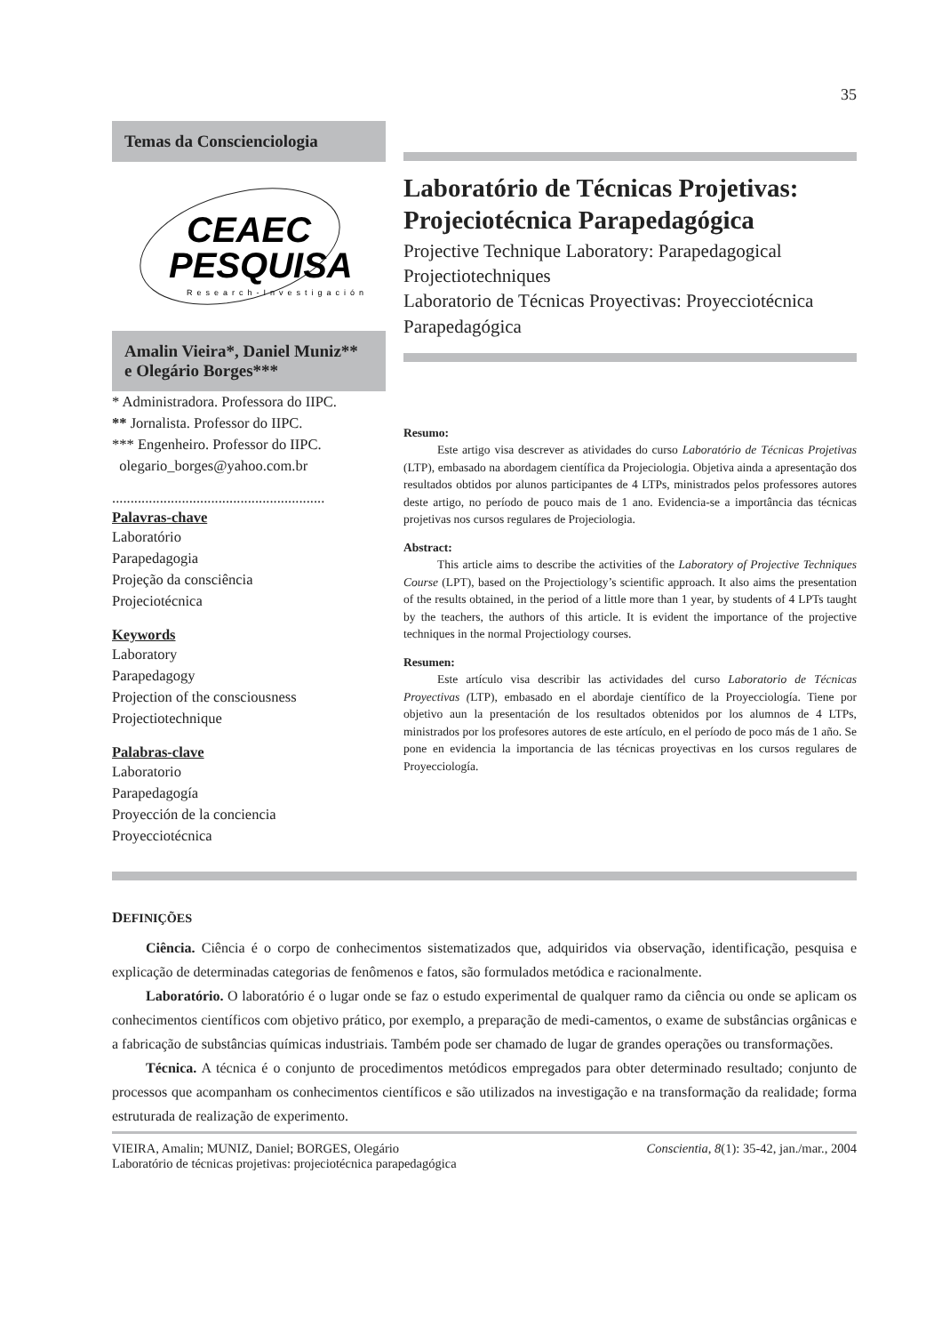35
Temas da Conscienciologia
CEAEC
PESQUISA
Research-Investigación
Amalin Vieira*, Daniel Muniz**
e Olegário Borges***
* Administradora. Professora do IIPC.
** Jornalista. Professor do IIPC.
*** Engenheiro. Professor do IIPC.
olegario_borges@yahoo.com.br
..........................................................
Palavras-chave
Laboratório
Parapedagogia
Projeção da consciência
Projeciotécnica
Keywords
Laboratory
Parapedagogy
Projection of the consciousness
Projectiotechnique
Palabras-clave
Laboratorio
Parapedagogía
Proyección de la conciencia
Proyecciotécnica
Laboratório de Técnicas Projetivas: Projeciotécnica Parapedagógica
Projective Technique Laboratory: Parapedagogical Projectiotechniques
Laboratorio de Técnicas Proyectivas: Proyecciotécnica Parapedagógica
Resumo:
Este artigo visa descrever as atividades do curso Laboratório de Técnicas Projetivas (LTP), embasado na abordagem científica da Projeciologia. Objetiva ainda a apresentação dos resultados obtidos por alunos participantes de 4 LTPs, ministrados pelos professores autores deste artigo, no período de pouco mais de 1 ano. Evidencia-se a importância das técnicas projetivas nos cursos regulares de Projeciologia.
Abstract:
This article aims to describe the activities of the Laboratory of Projective Techniques Course (LPT), based on the Projectiology’s scientific approach. It also aims the presentation of the results obtained, in the period of a little more than 1 year, by students of 4 LPTs taught by the teachers, the authors of this article. It is evident the importance of the projective techniques in the normal Projectiology courses.
Resumen:
Este artículo visa describir las actividades del curso Laboratorio de Técnicas Proyectivas (LTP), embasado en el abordaje científico de la Proyecciología. Tiene por objetivo aun la presentación de los resultados obtenidos por los alumnos de 4 LTPs, ministrados por los profesores autores de este artículo, en el período de poco más de 1 año. Se pone en evidencia la importancia de las técnicas proyectivas en los cursos regulares de Proyecciología.
DEFINIÇÕES
Ciência. Ciência é o corpo de conhecimentos sistematizados que, adquiridos via observação, identificação, pesquisa e explicação de determinadas categorias de fenômenos e fatos, são formulados metódica e racionalmente.
Laboratório. O laboratório é o lugar onde se faz o estudo experimental de qualquer ramo da ciência ou onde se aplicam os conhecimentos científicos com objetivo prático, por exemplo, a preparação de medi-camentos, o exame de substâncias orgânicas e a fabricação de substâncias químicas industriais. Também pode ser chamado de lugar de grandes operações ou transformações.
Técnica. A técnica é o conjunto de procedimentos metódicos empregados para obter determinado resultado; conjunto de processos que acompanham os conhecimentos científicos e são utilizados na investigação e na transformação da realidade; forma estruturada de realização de experimento.
VIEIRA, Amalin; MUNIZ, Daniel; BORGES, Olegário
Laboratório de técnicas projetivas: projeciotécnica parapedagógica Conscientia, 8(1): 35-42, jan./mar., 2004